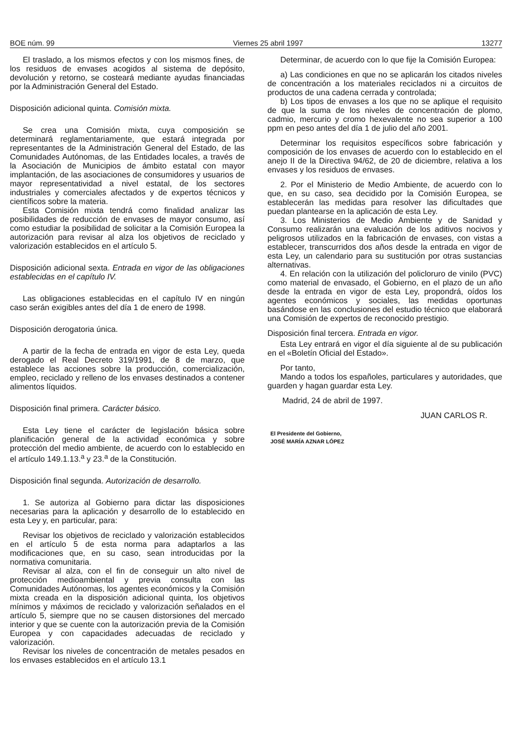BOE núm. 99 Viernes 25 abril 1997 13277
El traslado, a los mismos efectos y con los mismos fines, de los residuos de envases acogidos al sistema de depósito, devolución y retorno, se costeará mediante ayudas financiadas por la Administración General del Estado.
Disposición adicional quinta. Comisión mixta.
Se crea una Comisión mixta, cuya composición se determinará reglamentariamente, que estará integrada por representantes de la Administración General del Estado, de las Comunidades Autónomas, de las Entidades locales, a través de la Asociación de Municipios de ámbito estatal con mayor implantación, de las asociaciones de consumidores y usuarios de mayor representatividad a nivel estatal, de los sectores industriales y comerciales afectados y de expertos técnicos y científicos sobre la materia.
Esta Comisión mixta tendrá como finalidad analizar las posibilidades de reducción de envases de mayor consumo, así como estudiar la posibilidad de solicitar a la Comisión Europea la autorización para revisar al alza los objetivos de reciclado y valorización establecidos en el artículo 5.
Disposición adicional sexta. Entrada en vigor de las obligaciones establecidas en el capítulo IV.
Las obligaciones establecidas en el capítulo IV en ningún caso serán exigibles antes del día 1 de enero de 1998.
Disposición derogatoria única.
A partir de la fecha de entrada en vigor de esta Ley, queda derogado el Real Decreto 319/1991, de 8 de marzo, que establece las acciones sobre la producción, comercialización, empleo, reciclado y relleno de los envases destinados a contener alimentos líquidos.
Disposición final primera. Carácter básico.
Esta Ley tiene el carácter de legislación básica sobre planificación general de la actividad económica y sobre protección del medio ambiente, de acuerdo con lo establecido en el artículo 149.1.13.<sup>a</sup> y 23.<sup>a</sup> de la Constitución.
Disposición final segunda. Autorización de desarrollo.
1. Se autoriza al Gobierno para dictar las disposiciones necesarias para la aplicación y desarrollo de lo establecido en esta Ley y, en particular, para:
Revisar los objetivos de reciclado y valorización establecidos en el artículo 5 de esta norma para adaptarlos a las modificaciones que, en su caso, sean introducidas por la normativa comunitaria.
Revisar al alza, con el fin de conseguir un alto nivel de protección medioambiental y previa consulta con las Comunidades Autónomas, los agentes económicos y la Comisión mixta creada en la disposición adicional quinta, los objetivos mínimos y máximos de reciclado y valorización señalados en el artículo 5, siempre que no se causen distorsiones del mercado interior y que se cuente con la autorización previa de la Comisión Europea y con capacidades adecuadas de reciclado y valorización.
Revisar los niveles de concentración de metales pesados en los envases establecidos en el artículo 13.1
Determinar, de acuerdo con lo que fije la Comisión Europea:
a) Las condiciones en que no se aplicarán los citados niveles de concentración a los materiales reciclados ni a circuitos de productos de una cadena cerrada y controlada;
b) Los tipos de envases a los que no se aplique el requisito de que la suma de los niveles de concentración de plomo, cadmio, mercurio y cromo hexevalente no sea superior a 100 ppm en peso antes del día 1 de julio del año 2001.
Determinar los requisitos específicos sobre fabricación y composición de los envases de acuerdo con lo establecido en el anejo II de la Directiva 94/62, de 20 de diciembre, relativa a los envases y los residuos de envases.
2. Por el Ministerio de Medio Ambiente, de acuerdo con lo que, en su caso, sea decidido por la Comisión Europea, se establecerán las medidas para resolver las dificultades que puedan plantearse en la aplicación de esta Ley.
3. Los Ministerios de Medio Ambiente y de Sanidad y Consumo realizarán una evaluación de los aditivos nocivos y peligrosos utilizados en la fabricación de envases, con vistas a establecer, transcurridos dos años desde la entrada en vigor de esta Ley, un calendario para su sustitución por otras sustancias alternativas.
4. En relación con la utilización del policloruro de vinilo (PVC) como material de envasado, el Gobierno, en el plazo de un año desde la entrada en vigor de esta Ley, propondrá, oídos los agentes económicos y sociales, las medidas oportunas basándose en las conclusiones del estudio técnico que elaborará una Comisión de expertos de reconocido prestigio.
Disposición final tercera. Entrada en vigor.
Esta Ley entrará en vigor el día siguiente al de su publicación en el «Boletín Oficial del Estado».
Por tanto,
Mando a todos los españoles, particulares y autoridades, que guarden y hagan guardar esta Ley.
Madrid, 24 de abril de 1997.
JUAN CARLOS R.
El Presidente del Gobierno,
JOSÉ MARÍA AZNAR LÓPEZ